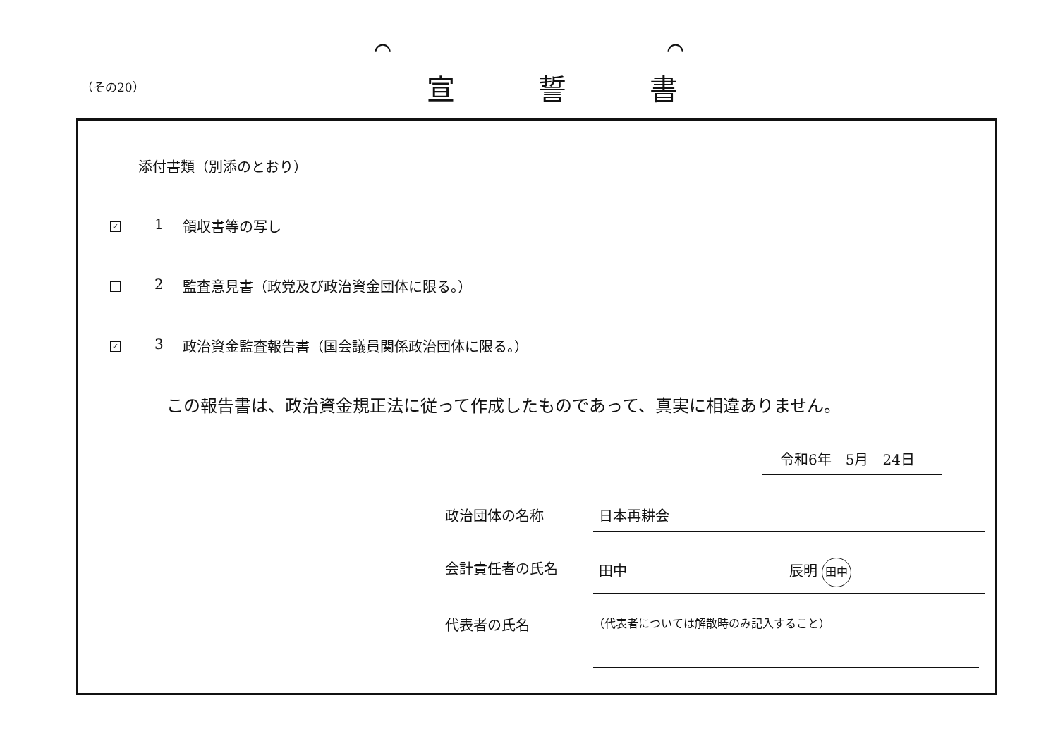⌒ ⌒
（その20） 宣誓書
添付書類（別添のとおり）
✓
1 領収書等の写し
2 監査意見書（政党及び政治資金団体に限る。）
✓
3 政治資金監査報告書（国会議員関係政治団体に限る。）
この報告書は、政治資金規正法に従って作成したものであって、真実に相違ありません。
令和6年　5月　24日
政治団体の名称 日本再耕会
会計責任者の氏名 田中 辰明 田中
代表者の氏名 （代表者については解散時のみ記入すること）